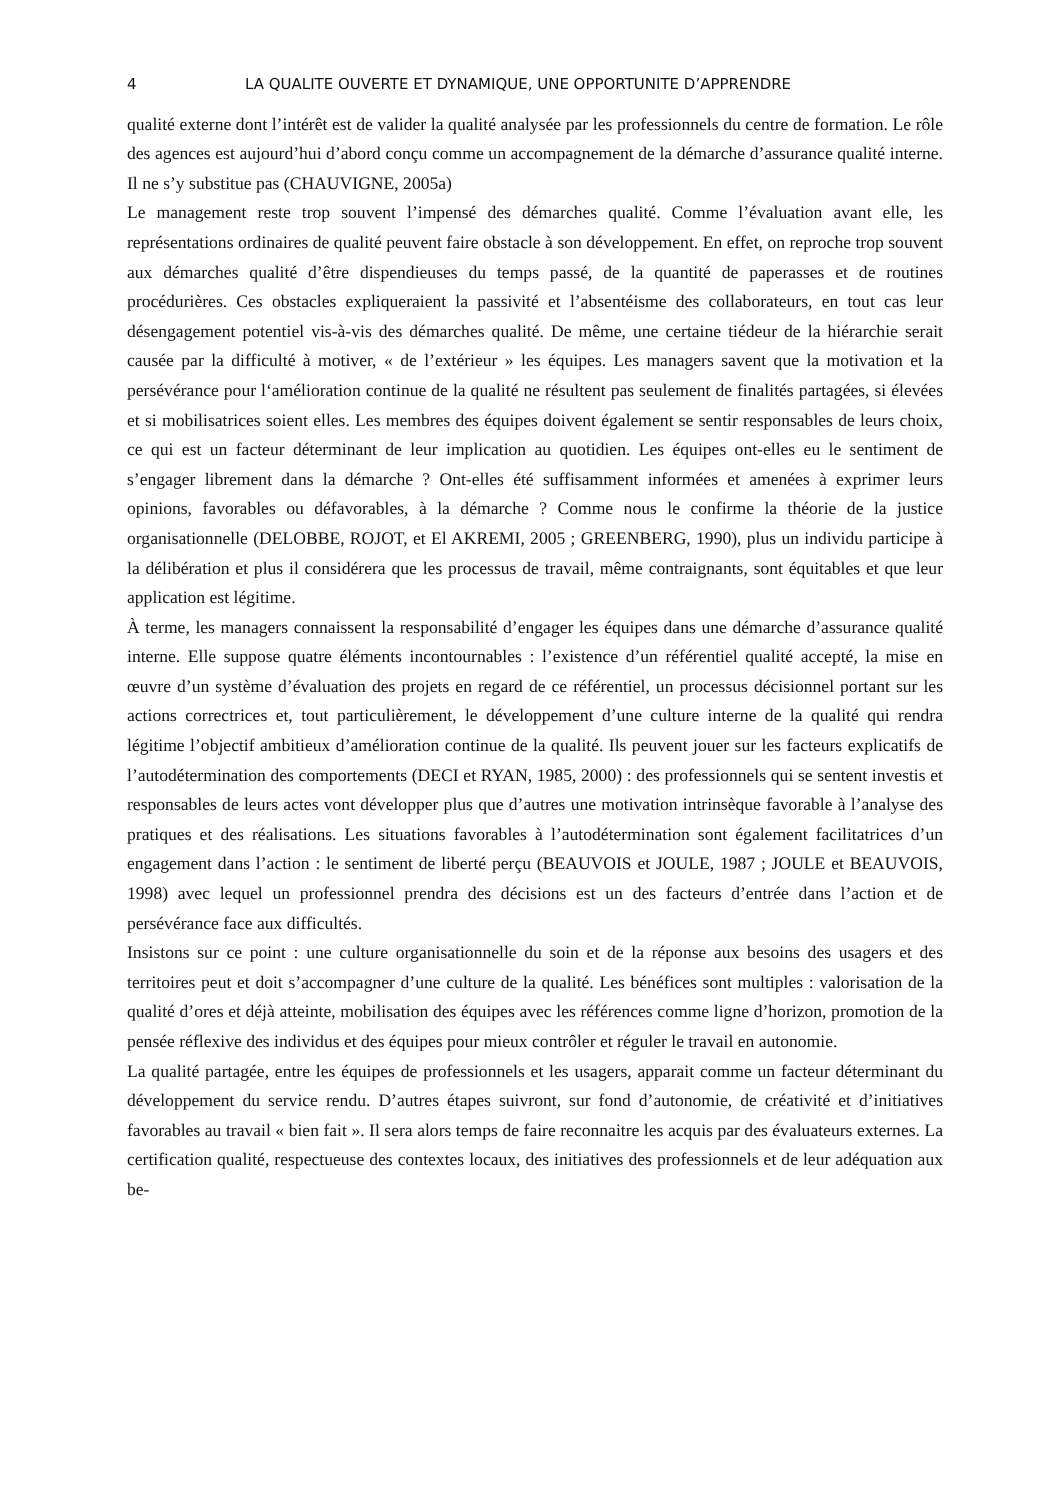4 LA QUALITE OUVERTE ET DYNAMIQUE, UNE OPPORTUNITE D’APPRENDRE
qualité externe dont l’intérêt est de valider la qualité analysée par les professionnels du centre de formation. Le rôle des agences est aujourd’hui d’abord conçu comme un accompagnement de la démarche d’assurance qualité interne. Il ne s’y substitue pas (CHAUVIGNE, 2005a)
Le management reste trop souvent l’impensé des démarches qualité. Comme l’évaluation avant elle, les représentations ordinaires de qualité peuvent faire obstacle à son développement. En effet, on reproche trop souvent aux démarches qualité d’être dispendieuses du temps passé, de la quantité de paperasses et de routines procédurières. Ces obstacles expliqueraient la passivité et l’absentéisme des collaborateurs, en tout cas leur désengagement potentiel vis-à-vis des démarches qualité. De même, une certaine tiédeur de la hiérarchie serait causée par la difficulté à motiver, « de l’extérieur » les équipes. Les managers savent que la motivation et la persévérance pour l‘amélioration continue de la qualité ne résultent pas seulement de finalités partagées, si élevées et si mobilisatrices soient elles. Les membres des équipes doivent également se sentir responsables de leurs choix, ce qui est un facteur déterminant de leur implication au quotidien. Les équipes ont-elles eu le sentiment de s’engager librement dans la démarche ? Ont-elles été suffisamment informées et amenées à exprimer leurs opinions, favorables ou défavorables, à la démarche ? Comme nous le confirme la théorie de la justice organisationnelle (DELOBBE, ROJOT, et El AKREMI, 2005 ; GREENBERG, 1990), plus un individu participe à la délibération et plus il considérera que les processus de travail, même contraignants, sont équitables et que leur application est légitime.
À terme, les managers connaissent la responsabilité d’engager les équipes dans une démarche d’assurance qualité interne. Elle suppose quatre éléments incontournables : l’existence d’un référentiel qualité accepté, la mise en œuvre d’un système d’évaluation des projets en regard de ce référentiel, un processus décisionnel portant sur les actions correctrices et, tout particulièrement, le développement d’une culture interne de la qualité qui rendra légitime l’objectif ambitieux d’amélioration continue de la qualité. Ils peuvent jouer sur les facteurs explicatifs de l’autodétermination des comportements (DECI et RYAN, 1985, 2000) : des professionnels qui se sentent investis et responsables de leurs actes vont développer plus que d’autres une motivation intrinsèque favorable à l’analyse des pratiques et des réalisations. Les situations favorables à l’autodétermination sont également facilitatrices d’un engagement dans l’action : le sentiment de liberté perçu (BEAUVOIS et JOULE, 1987 ; JOULE et BEAUVOIS, 1998) avec lequel un professionnel prendra des décisions est un des facteurs d’entrée dans l’action et de persévérance face aux difficultés.
Insistons sur ce point : une culture organisationnelle du soin et de la réponse aux besoins des usagers et des territoires peut et doit s’accompagner d’une culture de la qualité. Les bénéfices sont multiples : valorisation de la qualité d’ores et déjà atteinte, mobilisation des équipes avec les références comme ligne d’horizon, promotion de la pensée réflexive des individus et des équipes pour mieux contrôler et réguler le travail en autonomie.
La qualité partagée, entre les équipes de professionnels et les usagers, apparait comme un facteur déterminant du développement du service rendu. D’autres étapes suivront, sur fond d’autonomie, de créativité et d’initiatives favorables au travail « bien fait ». Il sera alors temps de faire reconnaitre les acquis par des évaluateurs externes. La certification qualité, respectueuse des contextes locaux, des initiatives des professionnels et de leur adéquation aux be-